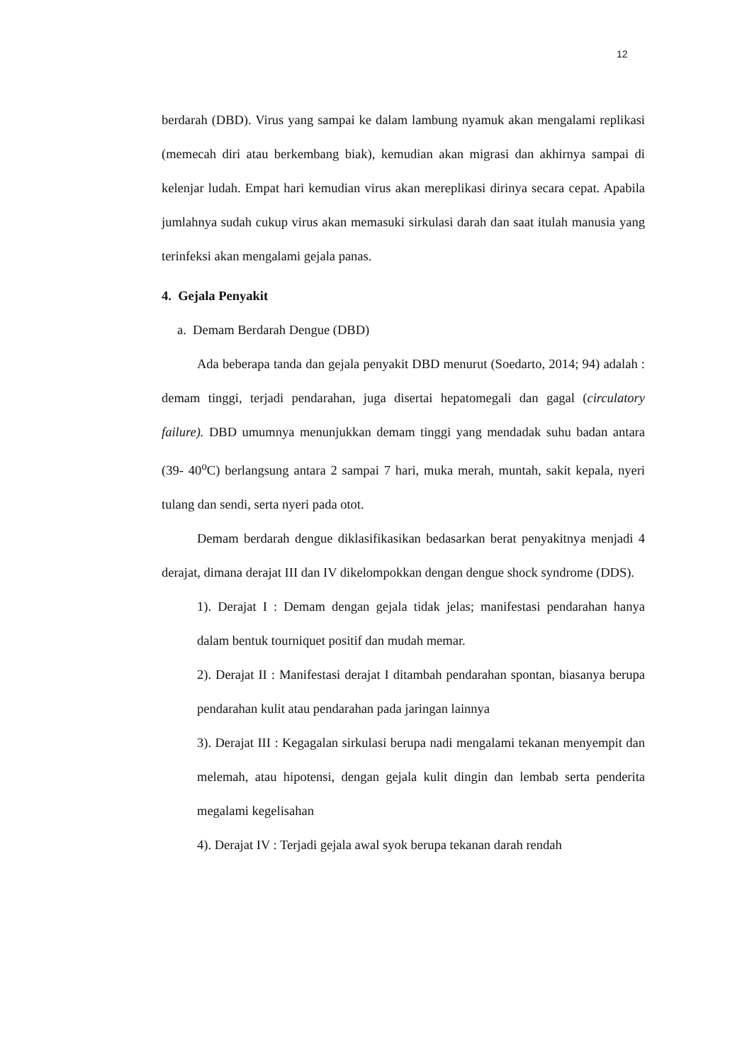12
berdarah (DBD). Virus yang sampai ke dalam lambung nyamuk akan mengalami replikasi (memecah diri atau berkembang biak), kemudian akan migrasi dan akhirnya sampai di kelenjar ludah. Empat hari kemudian virus akan mereplikasi dirinya secara cepat. Apabila jumlahnya sudah cukup virus akan memasuki sirkulasi darah dan saat itulah manusia yang terinfeksi akan mengalami gejala panas.
4. Gejala Penyakit
a. Demam Berdarah Dengue (DBD)
Ada beberapa tanda dan gejala penyakit DBD menurut (Soedarto, 2014; 94) adalah : demam tinggi, terjadi pendarahan, juga disertai hepatomegali dan gagal (circulatory failure). DBD umumnya menunjukkan demam tinggi yang mendadak suhu badan antara (39- 40<sup>o</sup>C) berlangsung antara 2 sampai 7 hari, muka merah, muntah, sakit kepala, nyeri tulang dan sendi, serta nyeri pada otot.
Demam berdarah dengue diklasifikasikan bedasarkan berat penyakitnya menjadi 4 derajat, dimana derajat III dan IV dikelompokkan dengan dengue shock syndrome (DDS).
1). Derajat I : Demam dengan gejala tidak jelas; manifestasi pendarahan hanya dalam bentuk tourniquet positif dan mudah memar.
2). Derajat II : Manifestasi derajat I ditambah pendarahan spontan, biasanya berupa pendarahan kulit atau pendarahan pada jaringan lainnya
3). Derajat III : Kegagalan sirkulasi berupa nadi mengalami tekanan menyempit dan melemah, atau hipotensi, dengan gejala kulit dingin dan lembab serta penderita megalami kegelisahan
4). Derajat IV : Terjadi gejala awal syok berupa tekanan darah rendah